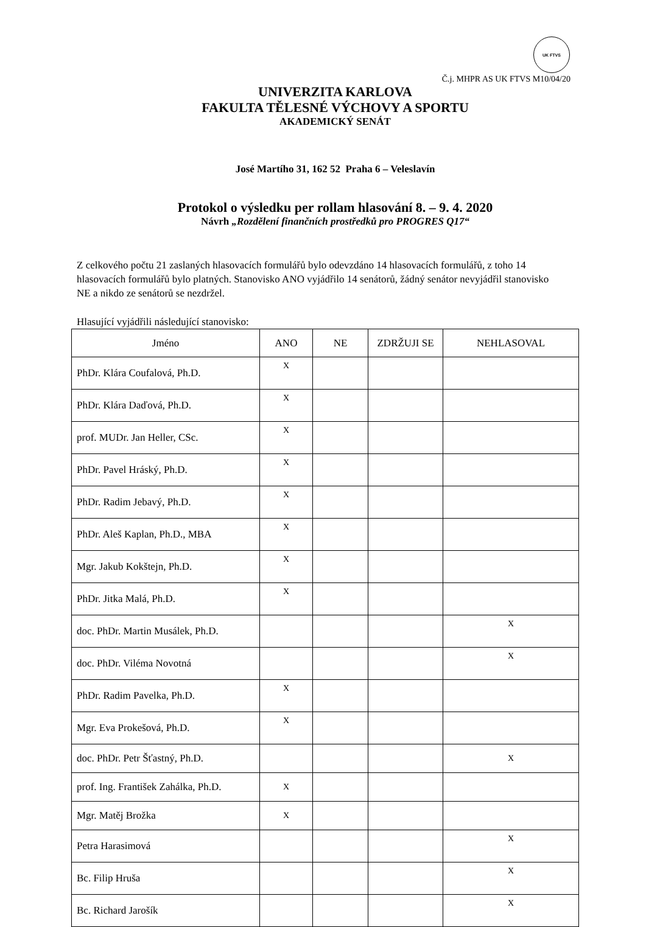UK FTVS
Č.j. MHPR AS UK FTVS M10/04/20
UNIVERZITA KARLOVA
FAKULTA TĚLESNÉ VÝCHOVY A SPORTU
AKADEMICKÝ SENÁT
José Martího 31, 162 52 Praha 6 – Veleslavín
Protokol o výsledku per rollam hlasování 8. – 9. 4. 2020
Návrh „Rozdělení finančních prostředků pro PROGRES Q17“
Z celkového počtu 21 zaslaných hlasovacích formulářů bylo odevzdáno 14 hlasovacích formulářů, z toho 14 hlasovacích formulářů bylo platných. Stanovisko ANO vyjádřilo 14 senátorů, žádný senátor nevyjádřil stanovisko NE a nikdo ze senátorů se nezdržel.
Hlasující vyjádřili následující stanovisko:
| Jméno | ANO | NE | ZDRŽUJI SE | NEHLASOVAL |
| --- | --- | --- | --- | --- |
| PhDr. Klára Coufalová, Ph.D. | X | | | |
| PhDr. Klára Daďová, Ph.D. | X | | | |
| prof. MUDr. Jan Heller, CSc. | X | | | |
| PhDr. Pavel Hráský, Ph.D. | X | | | |
| PhDr. Radim Jebavý, Ph.D. | X | | | |
| PhDr. Aleš Kaplan, Ph.D., MBA | X | | | |
| Mgr. Jakub Kokštejn, Ph.D. | X | | | |
| PhDr. Jitka Malá, Ph.D. | X | | | |
| doc. PhDr. Martin Musálek, Ph.D. | | | | X |
| doc. PhDr. Viléma Novotná | | | | X |
| PhDr. Radim Pavelka, Ph.D. | X | | | |
| Mgr. Eva Prokešová, Ph.D. | X | | | |
| doc. PhDr. Petr Šťastný, Ph.D. | | | | X |
| prof. Ing. František Zahálka, Ph.D. | X | | | |
| Mgr. Matěj Brožka | X | | | |
| Petra Harasimová | | | | X |
| Bc. Filip Hruša | | | | X |
| Bc. Richard Jarošík | | | | X |